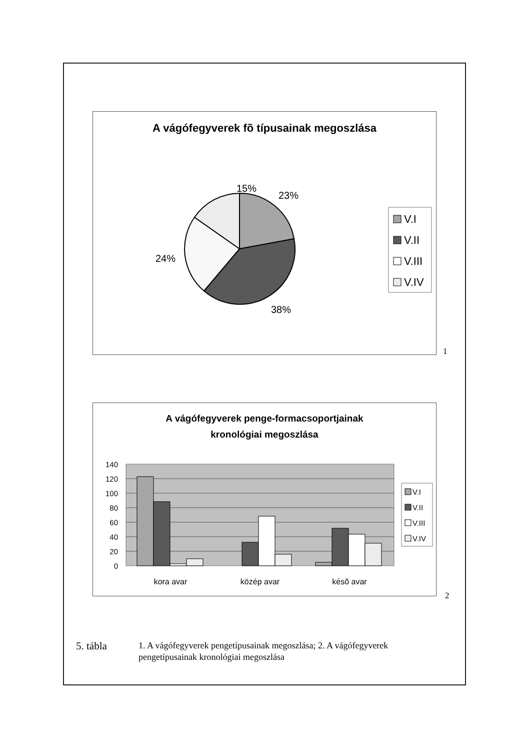A vágófegyverek fõ típusainak megoszlása
15%
23%
24%
38%
V.I
V.II
V.III
V.IV
1
A vágófegyverek penge-formacsoportjainak
kronológiai megoszlása
140
120
100
80
60
40
20
0
kora avar
közép avar
késõ avar
V.I
V.II
V.III
V.IV
2
5. tábla
1. A vágófegyverek pengetípusainak megoszlása; 2. A vágófegyverek pengetípusainak kronológiai megoszlása